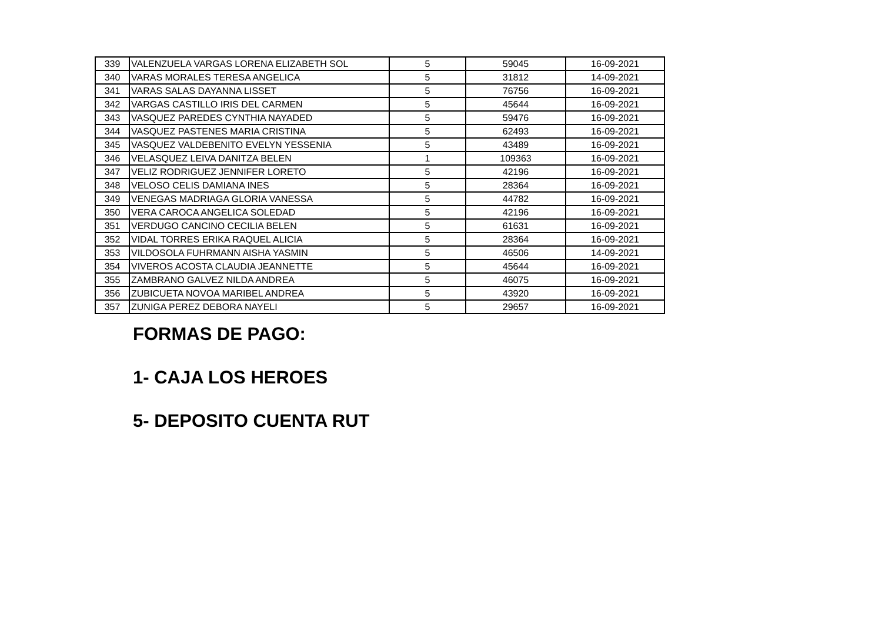| 339 | VALENZUELA VARGAS LORENA ELIZABETH SOL | 5 | 59045 | 16-09-2021 |
| 340 | VARAS MORALES TERESA ANGELICA | 5 | 31812 | 14-09-2021 |
| 341 | VARAS SALAS DAYANNA LISSET | 5 | 76756 | 16-09-2021 |
| 342 | VARGAS CASTILLO IRIS DEL CARMEN | 5 | 45644 | 16-09-2021 |
| 343 | VASQUEZ PAREDES CYNTHIA NAYADED | 5 | 59476 | 16-09-2021 |
| 344 | VASQUEZ PASTENES MARIA CRISTINA | 5 | 62493 | 16-09-2021 |
| 345 | VASQUEZ VALDEBENITO EVELYN YESSENIA | 5 | 43489 | 16-09-2021 |
| 346 | VELASQUEZ LEIVA DANITZA BELEN | 1 | 109363 | 16-09-2021 |
| 347 | VELIZ RODRIGUEZ JENNIFER LORETO | 5 | 42196 | 16-09-2021 |
| 348 | VELOSO CELIS DAMIANA INES | 5 | 28364 | 16-09-2021 |
| 349 | VENEGAS MADRIAGA GLORIA VANESSA | 5 | 44782 | 16-09-2021 |
| 350 | VERA CAROCA ANGELICA SOLEDAD | 5 | 42196 | 16-09-2021 |
| 351 | VERDUGO CANCINO CECILIA BELEN | 5 | 61631 | 16-09-2021 |
| 352 | VIDAL TORRES ERIKA RAQUEL ALICIA | 5 | 28364 | 16-09-2021 |
| 353 | VILDOSOLA FUHRMANN AISHA YASMIN | 5 | 46506 | 14-09-2021 |
| 354 | VIVEROS ACOSTA CLAUDIA JEANNETTE | 5 | 45644 | 16-09-2021 |
| 355 | ZAMBRANO GALVEZ NILDA ANDREA | 5 | 46075 | 16-09-2021 |
| 356 | ZUBICUETA NOVOA MARIBEL ANDREA | 5 | 43920 | 16-09-2021 |
| 357 | ZUNIGA PEREZ DEBORA NAYELI | 5 | 29657 | 16-09-2021 |
FORMAS DE PAGO:
1- CAJA LOS HEROES
5- DEPOSITO CUENTA RUT